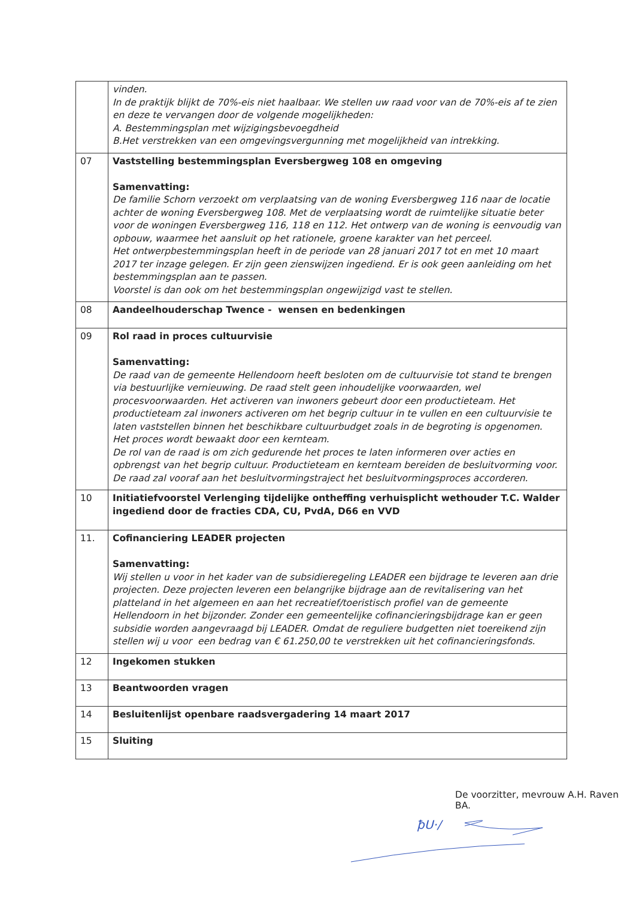| | vinden. In de praktijk blijkt de 70%-eis niet haalbaar. We stellen uw raad voor van de 70%-eis af te zien en deze te vervangen door de volgende mogelijkheden: A. Bestemmingsplan met wijzigingsbevoegdheid B.Het verstrekken van een omgevingsvergunning met mogelijkheid van intrekking. |
| 07 | Vaststelling bestemmingsplan Eversbergweg 108 en omgeving Samenvatting: De familie Schorn verzoekt om verplaatsing van de woning Eversbergweg 116 naar de locatie achter de woning Eversbergweg 108. Met de verplaatsing wordt de ruimtelijke situatie beter voor de woningen Eversbergweg 116, 118 en 112. Het ontwerp van de woning is eenvoudig van opbouw, waarmee het aansluit op het rationele, groene karakter van het perceel. Het ontwerpbestemmingsplan heeft in de periode van 28 januari 2017 tot en met 10 maart 2017 ter inzage gelegen. Er zijn geen zienswijzen ingediend. Er is ook geen aanleiding om het bestemmingsplan aan te passen. Voorstel is dan ook om het bestemmingsplan ongewijzigd vast te stellen. |
| 08 | Aandeelhouderschap Twence - wensen en bedenkingen |
| 09 | Rol raad in proces cultuurvisie Samenvatting: De raad van de gemeente Hellendoorn heeft besloten om de cultuurvisie tot stand te brengen via bestuurlijke vernieuwing. De raad stelt geen inhoudelijke voorwaarden, wel procesvoorwaarden. Het activeren van inwoners gebeurt door een productieteam. Het productieteam zal inwoners activeren om het begrip cultuur in te vullen en een cultuurvisie te laten vaststellen binnen het beschikbare cultuurbudget zoals in de begroting is opgenomen. Het proces wordt bewaakt door een kernteam. De rol van de raad is om zich gedurende het proces te laten informeren over acties en opbrengst van het begrip cultuur. Productieteam en kernteam bereiden de besluitvorming voor. De raad zal vooraf aan het besluitvormingstraject het besluitvormingsproces accorderen. |
| 10 | Initiatiefvoorstel Verlenging tijdelijke ontheffing verhuisplicht wethouder T.C. Walder ingediend door de fracties CDA, CU, PvdA, D66 en VVD |
| 11. | Cofinanciering LEADER projecten Samenvatting: Wij stellen u voor in het kader van de subsidieregeling LEADER een bijdrage te leveren aan drie projecten. Deze projecten leveren een belangrijke bijdrage aan de revitalisering van het platteland in het algemeen en aan het recreatief/toeristisch profiel van de gemeente Hellendoorn in het bijzonder. Zonder een gemeentelijke cofinancieringsbijdrage kan er geen subsidie worden aangevraagd bij LEADER. Omdat de reguliere budgetten niet toereikend zijn stellen wij u voor een bedrag van € 61.250,00 te verstrekken uit het cofinancieringsfonds. |
| 12 | Ingekomen stukken |
| 13 | Beantwoorden vragen |
| 14 | Besluitenlijst openbare raadsvergadering 14 maart 2017 |
| 15 | Sluiting |
De voorzitter, mevrouw A.H. Raven BA.
ꝥU·/